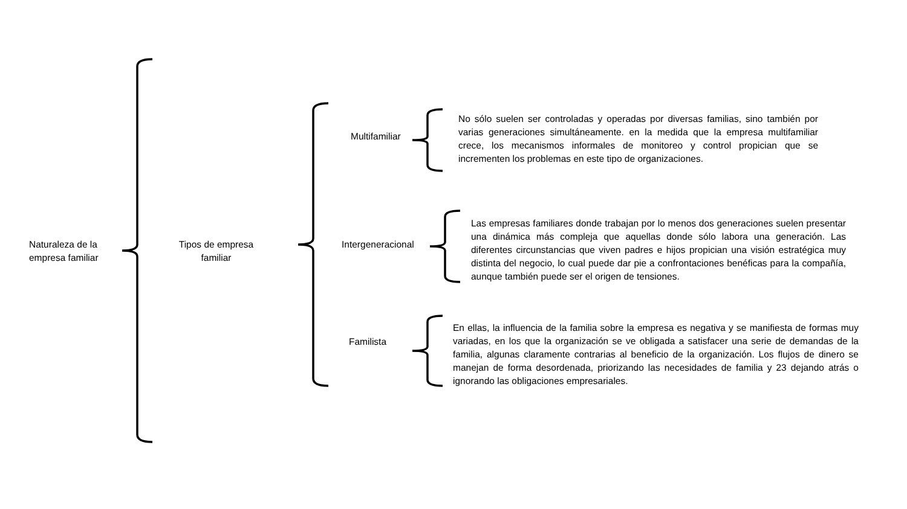Naturaleza de la
empresa familiar
Tipos de empresa
familiar
Multifamiliar
Intergeneracional
Familista
No sólo suelen ser controladas y operadas por diversas familias, sino también por varias generaciones simultáneamente. en la medida que la empresa multifamiliar crece, los mecanismos informales de monitoreo y control propician que se incrementen los problemas en este tipo de organizaciones.
Las empresas familiares donde trabajan por lo menos dos generaciones suelen presentar una dinámica más compleja que aquellas donde sólo labora una generación. Las diferentes circunstancias que viven padres e hijos propician una visión estratégica muy distinta del negocio, lo cual puede dar pie a confrontaciones benéficas para la compañía, aunque también puede ser el origen de tensiones.
En ellas, la influencia de la familia sobre la empresa es negativa y se manifiesta de formas muy variadas, en los que la organización se ve obligada a satisfacer una serie de demandas de la familia, algunas claramente contrarias al beneficio de la organización. Los flujos de dinero se manejan de forma desordenada, priorizando las necesidades de familia y 23 dejando atrás o ignorando las obligaciones empresariales.